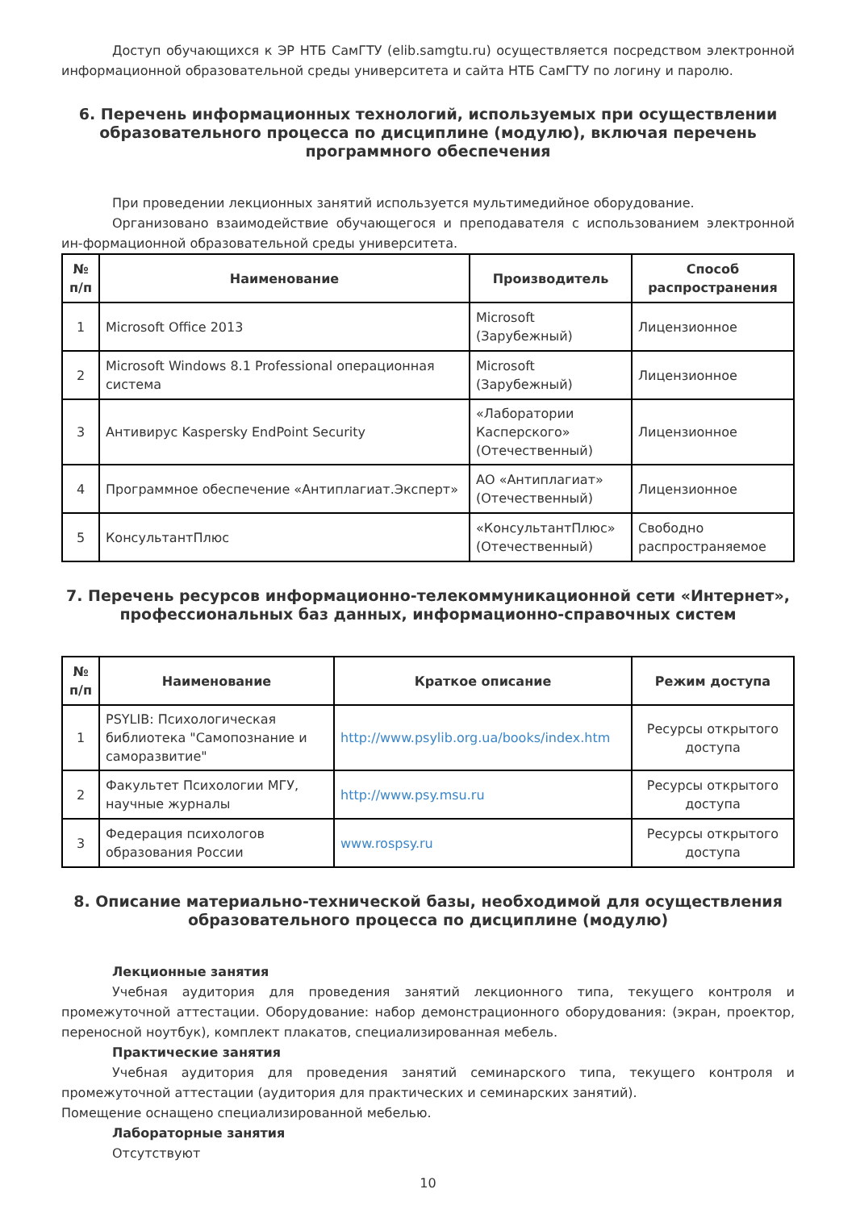Доступ обучающихся к ЭР НТБ СамГТУ (elib.samgtu.ru) осуществляется посредством электронной информационной образовательной среды университета и сайта НТБ СамГТУ по логину и паролю.
6. Перечень информационных технологий, используемых при осуществлении образовательного процесса по дисциплине (модулю), включая перечень программного обеспечения
При проведении лекционных занятий используется мультимедийное оборудование.
Организовано взаимодействие обучающегося и преподавателя с использованием электронной ин-формационной образовательной среды университета.
| № п/п | Наименование | Производитель | Способ распространения |
| --- | --- | --- | --- |
| 1 | Microsoft Office 2013 | Microsoft (Зарубежный) | Лицензионное |
| 2 | Microsoft Windows 8.1 Professional операционная система | Microsoft (Зарубежный) | Лицензионное |
| 3 | Антивирус Kaspersky EndPoint Security | «Лаборатории Касперского» (Отечественный) | Лицензионное |
| 4 | Программное обеспечение «Антиплагиат.Эксперт» | АО «Антиплагиат» (Отечественный) | Лицензионное |
| 5 | КонсультантПлюс | «КонсультантПлюс» (Отечественный) | Свободно распространяемое |
7. Перечень ресурсов информационно-телекоммуникационной сети «Интернет», профессиональных баз данных, информационно-справочных систем
| № п/п | Наименование | Краткое описание | Режим доступа |
| --- | --- | --- | --- |
| 1 | PSYLIB: Психологическая библиотека "Самопознание и саморазвитие" | http://www.psylib.org.ua/books/index.htm | Ресурсы открытого доступа |
| 2 | Факультет Психологии МГУ, научные журналы | http://www.psy.msu.ru | Ресурсы открытого доступа |
| 3 | Федерация психологов образования России | www.rospsy.ru | Ресурсы открытого доступа |
8. Описание материально-технической базы, необходимой для осуществления образовательного процесса по дисциплине (модулю)
Лекционные занятия
Учебная аудитория для проведения занятий лекционного типа, текущего контроля и промежуточной аттестации. Оборудование: набор демонстрационного оборудования: (экран, проектор, переносной ноутбук), комплект плакатов, специализированная мебель.
Практические занятия
Учебная аудитория для проведения занятий семинарского типа, текущего контроля и промежуточной аттестации (аудитория для практических и семинарских занятий).
Помещение оснащено специализированной мебелью.
Лабораторные занятия
Отсутствуют
10